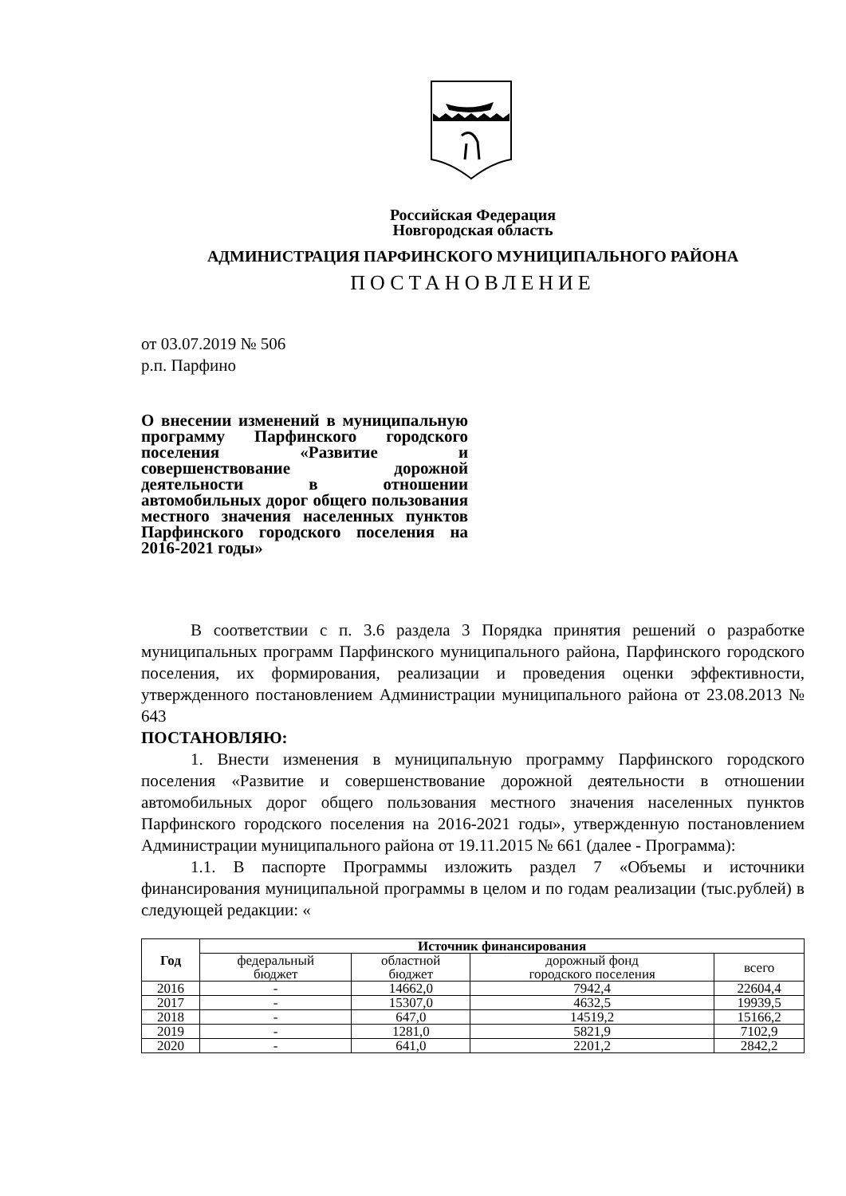Российская Федерация
Новгородская область
АДМИНИСТРАЦИЯ ПАРФИНСКОГО МУНИЦИПАЛЬНОГО РАЙОНА
ПОСТАНОВЛЕНИЕ
от 03.07.2019 № 506
р.п. Парфино
О внесении изменений в муниципальную программу Парфинского городского поселения «Развитие и совершенствование дорожной деятельности в отношении автомобильных дорог общего пользования местного значения населенных пунктов Парфинского городского поселения на 2016-2021 годы»
В соответствии с п. 3.6 раздела 3 Порядка принятия решений о разработке муниципальных программ Парфинского муниципального района, Парфинского городского поселения, их формирования, реализации и проведения оценки эффективности, утвержденного постановлением Администрации муниципального района от 23.08.2013 № 643
ПОСТАНОВЛЯЮ:
1. Внести изменения в муниципальную программу Парфинского городского поселения «Развитие и совершенствование дорожной деятельности в отношении автомобильных дорог общего пользования местного значения населенных пунктов Парфинского городского поселения на 2016-2021 годы», утвержденную постановлением Администрации муниципального района от 19.11.2015 № 661 (далее - Программа):
1.1. В паспорте Программы изложить раздел 7 «Объемы и источники финансирования муниципальной программы в целом и по годам реализации (тыс.рублей) в следующей редакции: «
| Год | Источник финансирования | | | |
| --- | --- | --- | --- | --- |
| | федеральный бюджет | областной бюджет | дорожный фонд городского поселения | всего |
| 2016 | - | 14662,0 | 7942,4 | 22604,4 |
| 2017 | - | 15307,0 | 4632,5 | 19939,5 |
| 2018 | - | 647,0 | 14519,2 | 15166,2 |
| 2019 | - | 1281,0 | 5821,9 | 7102,9 |
| 2020 | - | 641,0 | 2201,2 | 2842,2 |